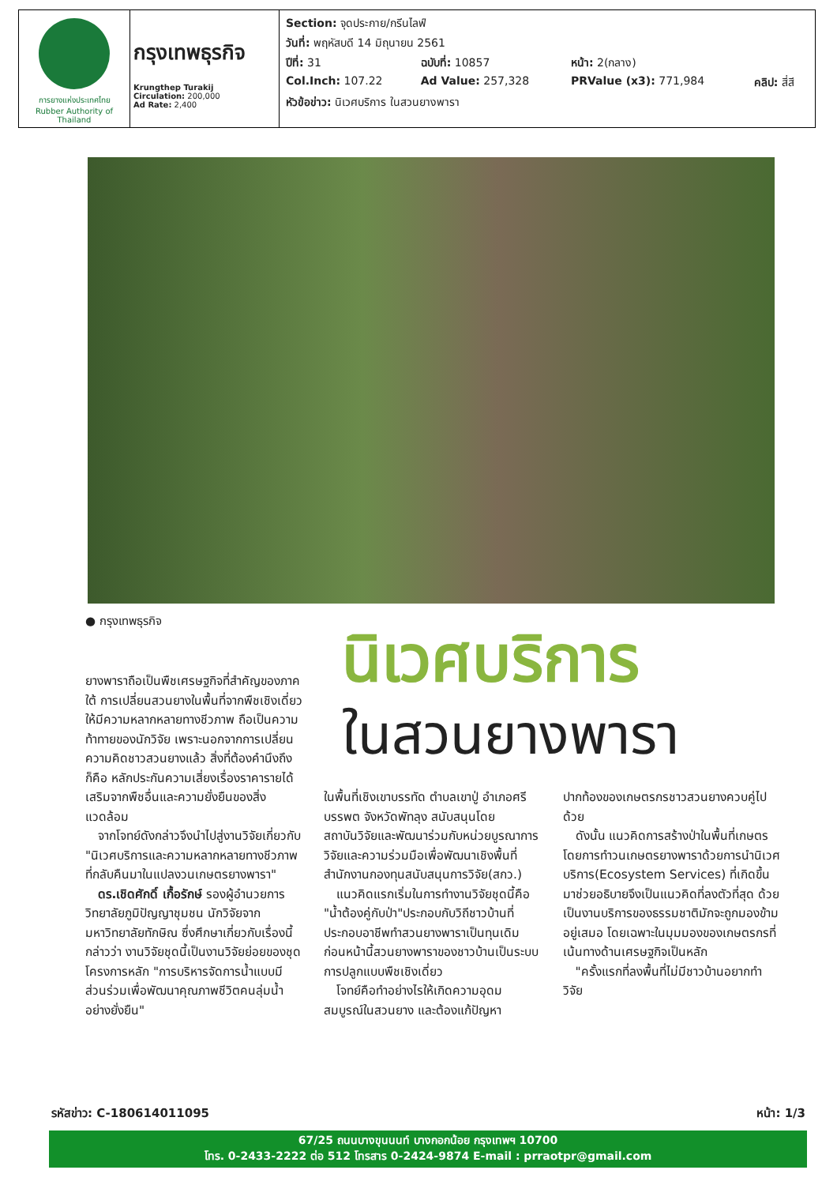| การยางแห่งประเทศไทย Rubber Authority of Thailand | กรุงเทพธุรกิจ Krungthep Turakij Circulation: 200,000 Ad Rate: 2,400 | / Section: จุดประกาย/กรีนไลฟ์ / / / / / วันที่: พฤหัสบดี 14 มิถุนายน 2561 / / / / / ปีที่: 31 / ฉบับที่: 10857 / หน้า: 2(กลาง) / / / Col.Inch: 107.22 / Ad Value: 257,328 / PRValue (x3): 771,984 / คลิป: สี่สี / / หัวข้อข่าว: นิเวศบริการ ในสวนยางพารา / / / / |
● กรุงเทพธุรกิจ
นิเวศบริการ
ในสวนยางพารา
ยางพาราถือเป็นพืชเศรษฐกิจที่สำคัญของภาคใต้ การเปลี่ยนสวนยางในพื้นที่จากพืชเชิงเดี่ยวให้มีความหลากหลายทางชีวภาพ ถือเป็นความท้าทายของนักวิจัย เพราะนอกจากการเปลี่ยนความคิดชาวสวนยางแล้ว สิ่งที่ต้องคำนึงถึง ก็คือ หลักประกันความเสี่ยงเรื่องราคารายได้เสริมจากพืชอื่นและความยั่งยืนของสิ่งแวดล้อม
 จากโจทย์ดังกล่าวจึงนำไปสู่งานวิจัยเกี่ยวกับ "นิเวศบริการและความหลากหลายทางชีวภาพที่กลับคืนมาในแปลงวนเกษตรยางพารา"
 ดร.เชิดศักดิ์ เกื้อรักษ์ รองผู้อำนวยการวิทยาลัยภูมิปัญญาชุมชน นักวิจัยจากมหาวิทยาลัยทักษิณ ซึ่งศึกษาเกี่ยวกับเรื่องนี้กล่าวว่า งานวิจัยชุดนี้เป็นงานวิจัยย่อยของชุดโครงการหลัก "การบริหารจัดการน้ำแบบมีส่วนร่วมเพื่อพัฒนาคุณภาพชีวิตคนลุ่มน้ำอย่างยั่งยืน"
ในพื้นที่เชิงเขาบรรทัด ตำบลเขาปู่ อำเภอศรีบรรพต จังหวัดพัทลุง สนับสนุนโดยสถาบันวิจัยและพัฒนาร่วมกับหน่วยบูรณาการวิจัยและความร่วมมือเพื่อพัฒนาเชิงพื้นที่ สำนักงานกองทุนสนับสนุนการวิจัย(สกว.)
 แนวคิดแรกเริ่มในการทำงานวิจัยชุดนี้คือ "น้ำต้องคู่กับป่า"ประกอบกับวิถีชาวบ้านที่ประกอบอาชีพทำสวนยางพาราเป็นทุนเดิม ก่อนหน้านี้สวนยางพาราของชาวบ้านเป็นระบบการปลูกแบบพืชเชิงเดี่ยว
 โจทย์คือทำอย่างไรให้เกิดความอุดมสมบูรณ์ในสวนยาง และต้องแก้ปัญหา
ปากท้องของเกษตรกรชาวสวนยางควบคู่ไปด้วย
 ดังนั้น แนวคิดการสร้างป่าในพื้นที่เกษตรโดยการทำวนเกษตรยางพาราด้วยการนำนิเวศบริการ(Ecosystem Services) ที่เกิดขึ้นมาช่วยอธิบายจึงเป็นแนวคิดที่ลงตัวที่สุด ด้วยเป็นงานบริการของธรรมชาติมักจะถูกมองข้ามอยู่เสมอ โดยเฉพาะในมุมมองของเกษตรกรที่เน้นทางด้านเศรษฐกิจเป็นหลัก
 "ครั้งแรกที่ลงพื้นที่ไม่มีชาวบ้านอยากทำวิจัย
รหัสข่าว: C-180614011095 หน้า: 1/3
67/25 ถนนบางขุนนนท์ บางกอกน้อย กรุงเทพฯ 10700
โทร. 0-2433-2222 ต่อ 512 โทรสาร 0-2424-9874 E-mail : prraotpr@gmail.com